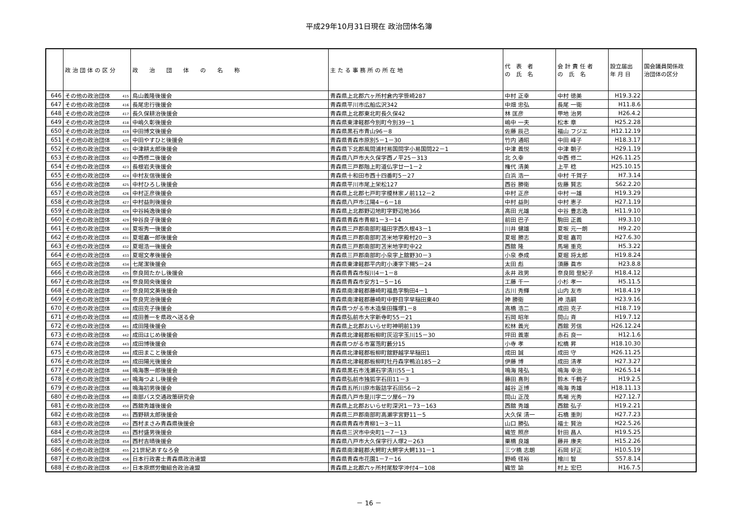平成29年10月31日現在 政治団体名簿
| | 政 治 団 体 の 区 分 | 政 治 団 体 の 名 称 | 主 た る 事 務 所 の 所 在 地 | 代 表 者 の 氏 名 | 会 計 責 任 者 の 氏 名 | 設立届出 年 月 日 | 国会議員関係政 治団体の区分 |
| --- | --- | --- | --- | --- | --- | --- | --- |
| 646 | その他の政治団体 415 | 鳥山義隆後援会 | 青森県上北郡六ヶ所村倉内字笹崎287 | 中村 正幸 | 中村 徳美 | H19.3.22 | |
| 647 | その他の政治団体 416 | 長尾忠行後援会 | 青森県平川市広船広沢342 | 中畑 忠弘 | 長尾 一衛 | H11.8.6 | |
| 648 | その他の政治団体 417 | 長久保耕治後援会 | 青森県上北郡東北町長久保42 | 林 匡彦 | 甲地 治男 | H26.4.2 | |
| 649 | その他の政治団体 418 | 中嶋久彰後援会 | 青森県東津軽郡今別町今別39－1 | 嶋中 一夫 | 松本 章 | H25.2.28 | |
| 650 | その他の政治団体 419 | 中田博文後援会 | 青森県黒石市青山96－8 | 佐藤 辰己 | 福山 フジエ | H12.12.19 | |
| 651 | その他の政治団体 420 | 中田やすひと後援会 | 青森県青森市原別5－1－30 | 竹内 通昭 | 中田 峰子 | H18.3.17 | |
| 652 | その他の政治団体 421 | 中津耕太郎後援会 | 青森県下北郡風間浦村易国間字小易国間22－1 | 中津 義悦 | 中津 朝子 | H29.1.19 | |
| 653 | その他の政治団体 422 | 中西修二後援会 | 青森県八戸市大久保字西ノ平25－313 | 北 久幸 | 中西 修二 | H26.11.25 | |
| 654 | その他の政治団体 423 | 長根岩夫後援会 | 青森県三戸郡階上町道仏字廿一1－2 | 権代 清美 | 上平 稔 | H25.10.15 | |
| 655 | その他の政治団体 424 | 中村友信後援会 | 青森県十和田市西十四番町5－27 | 白浜 浩一 | 中村 千賀子 | H7.3.14 | |
| 656 | その他の政治団体 425 | 中村ひろし後援会 | 青森県平川市尾上栄松127 | 西谷 勝衛 | 佐藤 賢志 | S62.2.20 | |
| 657 | その他の政治団体 426 | 中村正彦後援会 | 青森県上北郡七戸町字榎林家ノ前112－2 | 中村 正彦 | 中村 一雄 | H19.3.29 | |
| 658 | その他の政治団体 427 | 中村益則後援会 | 青森県八戸市江陽4－6－18 | 中村 益則 | 中村 恵子 | H27.1.19 | |
| 659 | その他の政治団体 428 | 中谷純逸後援会 | 青森県上北郡野辺地町字野辺地366 | 高田 光雄 | 中谷 豊志逸 | H11.9.10 | |
| 660 | その他の政治団体 429 | 仲谷良子後援会 | 青森県青森市青柳1－3－14 | 前田 巴子 | 駒田 正義 | H9.3.10 | |
| 661 | その他の政治団体 430 | 夏坂秀一後援会 | 青森県三戸郡南部町福田字西久根43－1 | 川井 健雄 | 夏坂 元一朗 | H9.2.20 | |
| 662 | その他の政治団体 431 | 夏堀嘉一郎後援会 | 青森県三戸郡南部町苫米地字殿村20－3 | 夏堀 勝志 | 夏堀 嘉司 | H27.6.30 | |
| 663 | その他の政治団体 432 | 夏堀浩一後援会 | 青森県三戸郡南部町苫米地字町中22 | 西舘 隆 | 馬場 重克 | H5.3.22 | |
| 664 | その他の政治団体 433 | 夏堀文孝後援会 | 青森県三戸郡南部町小泉字上舘野30－3 | 小泉 泰成 | 夏堀 将太郎 | H19.8.24 | |
| 665 | その他の政治団体 434 | 七尾潔後援会 | 青森県東津軽郡平内町小湊字下槻5－24 | 太田 彪 | 須藤 眞市 | H23.8.8 | |
| 666 | その他の政治団体 435 | 奈良岡たかし後援会 | 青森県青森市桜川4－1－8 | 永井 政男 | 奈良岡 登紀子 | H18.4.12 | |
| 667 | その他の政治団体 436 | 奈良岡央後援会 | 青森県青森市安方1－5－16 | 工藤 千一 | 小杉 孝一 | H5.11.5 | |
| 668 | その他の政治団体 437 | 奈良岡文英後援会 | 青森県南津軽郡藤崎町福島字駒田4－1 | 古川 秀輝 | 山内 友市 | H18.4.19 | |
| 669 | その他の政治団体 438 | 奈良完治後援会 | 青森県南津軽郡藤崎町中野目字早稲田東40 | 神 勝衛 | 神 浩嗣 | H23.9.16 | |
| 670 | その他の政治団体 439 | 成田克子後援会 | 青森県つがる市木造柴田篠塚1－8 | 高橋 浩二 | 成田 克子 | H18.7.19 | |
| 671 | その他の政治団体 440 | 成田善一を県政へ送る会 | 青森県弘前市大字新寺町55－21 | 石岡 昭年 | 間山 斉 | H19.7.12 | |
| 672 | その他の政治団体 441 | 成田隆後援会 | 青森県上北郡おいらせ町神明前139 | 松林 義光 | 西館 芳信 | H26.12.24 | |
| 673 | その他の政治団体 442 | 成田はじめ後援会 | 青森県北津軽郡板柳町灰沼字玉川15－30 | 坪田 義憲 | 赤石 良一 | H12.1.6 | |
| 674 | その他の政治団体 443 | 成田博後援会 | 青森県つがる市富萢町藪分15 | 小寺 孝 | 松橋 昇 | H18.10.30 | |
| 675 | その他の政治団体 444 | 成田まこと後援会 | 青森県北津軽郡板柳町舘野越字早稲田1 | 成田 誠 | 成田 守 | H26.11.25 | |
| 676 | その他の政治団体 445 | 成田陽光後援会 | 青森県北津軽郡板柳町牡丹森字鴨泊185－2 | 伊藤 博 | 成田 清孝 | H27.3.27 | |
| 677 | その他の政治団体 446 | 鳴海惠一郎後援会 | 青森県黒石市浅瀬石字清川55－1 | 鳴海 隆弘 | 鳴海 幸治 | H26.5.14 | |
| 678 | その他の政治団体 447 | 鳴海つよし後援会 | 青森県弘前市独狐字石田11－3 | 藤田 喜則 | 鈴木 千鶴子 | H19.2.5 | |
| 679 | その他の政治団体 448 | 鳴海初男後援会 | 青森県五所川原市飯詰字石田56－2 | 越谷 正博 | 鳴海 秀雄 | H18.11.13 | |
| 680 | その他の政治団体 449 | 南部バス交通政策研究会 | 青森県八戸市是川字二ツ屋6－79 | 間山 正茂 | 馬場 光秀 | H27.12.7 | |
| 681 | その他の政治団体 450 | 西舘秀雄後援会 | 青森県上北郡おいらせ町深沢1－73－163 | 西舘 秀雄 | 西舘 弘子 | H19.2.21 | |
| 682 | その他の政治団体 451 | 西野耕太郎後援会 | 青森県三戸郡南部町高瀬字宮野11－5 | 大久保 清一 | 石橋 重則 | H27.7.23 | |
| 683 | その他の政治団体 452 | 西村まさみ青森県後援会 | 青森県青森市青柳1－3－11 | 山口 勝弘 | 福士 賢治 | H22.5.26 | |
| 684 | その他の政治団体 453 | 西村盛男後援会 | 青森県三沢市中央町1－7－13 | 織笠 照彦 | 針田 昌人 | H19.5.25 | |
| 685 | その他の政治団体 454 | 西村吉晴後援会 | 青森県八戸市大久保字行人塚2－263 | 栗橋 良雄 | 藤井 康夫 | H15.2.26 | |
| 686 | その他の政治団体 455 | 21世紀あすなろ会 | 青森県南津軽郡大鰐町大鰐字大鰐131－1 | 三ツ橋 志朗 | 石岡 好正 | H10.5.19 | |
| 687 | その他の政治団体 456 | 日本行政書士青森県政治連盟 | 青森県青森市花園1－7－16 | 野崎 径裕 | 檜川 智 | S57.8.14 | |
| 688 | その他の政治団体 457 | 日本原燃労働組合政治連盟 | 青森県上北郡六ヶ所村尾駮字沖付4－108 | 織笠 諭 | 村上 宏巳 | H16.7.5 | |
－ 16 －